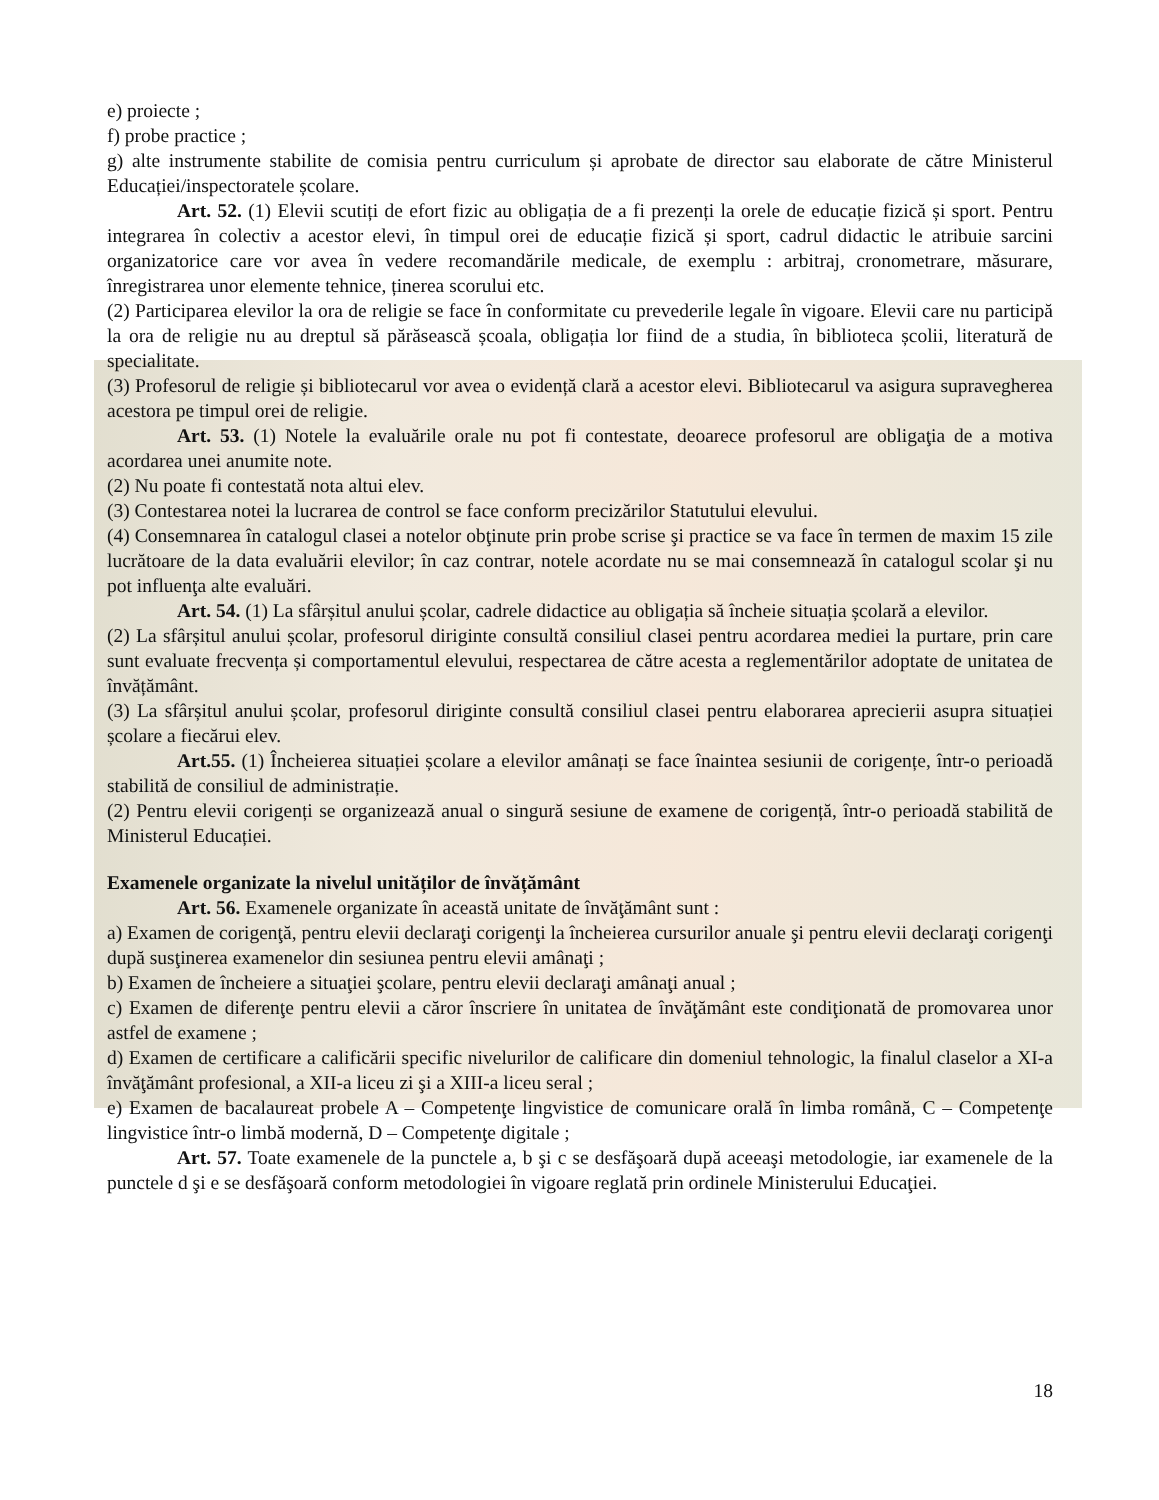e) proiecte ;
f) probe practice ;
g) alte instrumente stabilite de comisia pentru curriculum și aprobate de director sau elaborate de către Ministerul Educației/inspectoratele școlare.
Art. 52. (1) Elevii scutiți de efort fizic au obligația de a fi prezenți la orele de educație fizică și sport. Pentru integrarea în colectiv a acestor elevi, în timpul orei de educație fizică și sport, cadrul didactic le atribuie sarcini organizatorice care vor avea în vedere recomandările medicale, de exemplu : arbitraj, cronometrare, măsurare, înregistrarea unor elemente tehnice, ținerea scorului etc.
(2) Participarea elevilor la ora de religie se face în conformitate cu prevederile legale în vigoare. Elevii care nu participă la ora de religie nu au dreptul să părăsească școala, obligația lor fiind de a studia, în biblioteca școlii, literatură de specialitate.
(3) Profesorul de religie și bibliotecarul vor avea o evidență clară a acestor elevi. Bibliotecarul va asigura supravegherea acestora pe timpul orei de religie.
Art. 53. (1) Notele la evaluările orale nu pot fi contestate, deoarece profesorul are obligaţia de a motiva acordarea unei anumite note.
(2) Nu poate fi contestată nota altui elev.
(3) Contestarea notei la lucrarea de control se face conform precizărilor Statutului elevului.
(4) Consemnarea în catalogul clasei a notelor obţinute prin probe scrise şi practice se va face în termen de maxim 15 zile lucrătoare de la data evaluării elevilor; în caz contrar, notele acordate nu se mai consemnează în catalogul scolar şi nu pot influenţa alte evaluări.
Art. 54. (1) La sfârșitul anului școlar, cadrele didactice au obligația să încheie situația școlară a elevilor.
(2) La sfârșitul anului școlar, profesorul diriginte consultă consiliul clasei pentru acordarea mediei la purtare, prin care sunt evaluate frecvența și comportamentul elevului, respectarea de către acesta a reglementărilor adoptate de unitatea de învățământ.
(3) La sfârșitul anului școlar, profesorul diriginte consultă consiliul clasei pentru elaborarea aprecierii asupra situației școlare a fiecărui elev.
Art.55. (1) Încheierea situației școlare a elevilor amânați se face înaintea sesiunii de corigențe, într-o perioadă stabilită de consiliul de administrație.
(2) Pentru elevii corigenți se organizează anual o singură sesiune de examene de corigență, într-o perioadă stabilită de Ministerul Educației.
Examenele organizate la nivelul unităților de învățământ
Art. 56. Examenele organizate în această unitate de învăţământ sunt :
a) Examen de corigenţă, pentru elevii declaraţi corigenţi la încheierea cursurilor anuale şi pentru elevii declaraţi corigenţi după susţinerea examenelor din sesiunea pentru elevii amânaţi ;
b) Examen de încheiere a situaţiei şcolare, pentru elevii declaraţi amânaţi anual ;
c) Examen de diferenţe pentru elevii a căror înscriere în unitatea de învăţământ este condiţionată de promovarea unor astfel de examene ;
d) Examen de certificare a calificării specific nivelurilor de calificare din domeniul tehnologic, la finalul claselor a XI-a învăţământ profesional, a XII-a liceu zi şi a XIII-a liceu seral ;
e) Examen de bacalaureat probele A – Competenţe lingvistice de comunicare orală în limba română, C – Competenţe lingvistice într-o limbă modernă, D – Competenţe digitale ;
Art. 57. Toate examenele de la punctele a, b şi c se desfăşoară după aceeaşi metodologie, iar examenele de la punctele d şi e se desfăşoară conform metodologiei în vigoare reglată prin ordinele Ministerului Educaţiei.
18